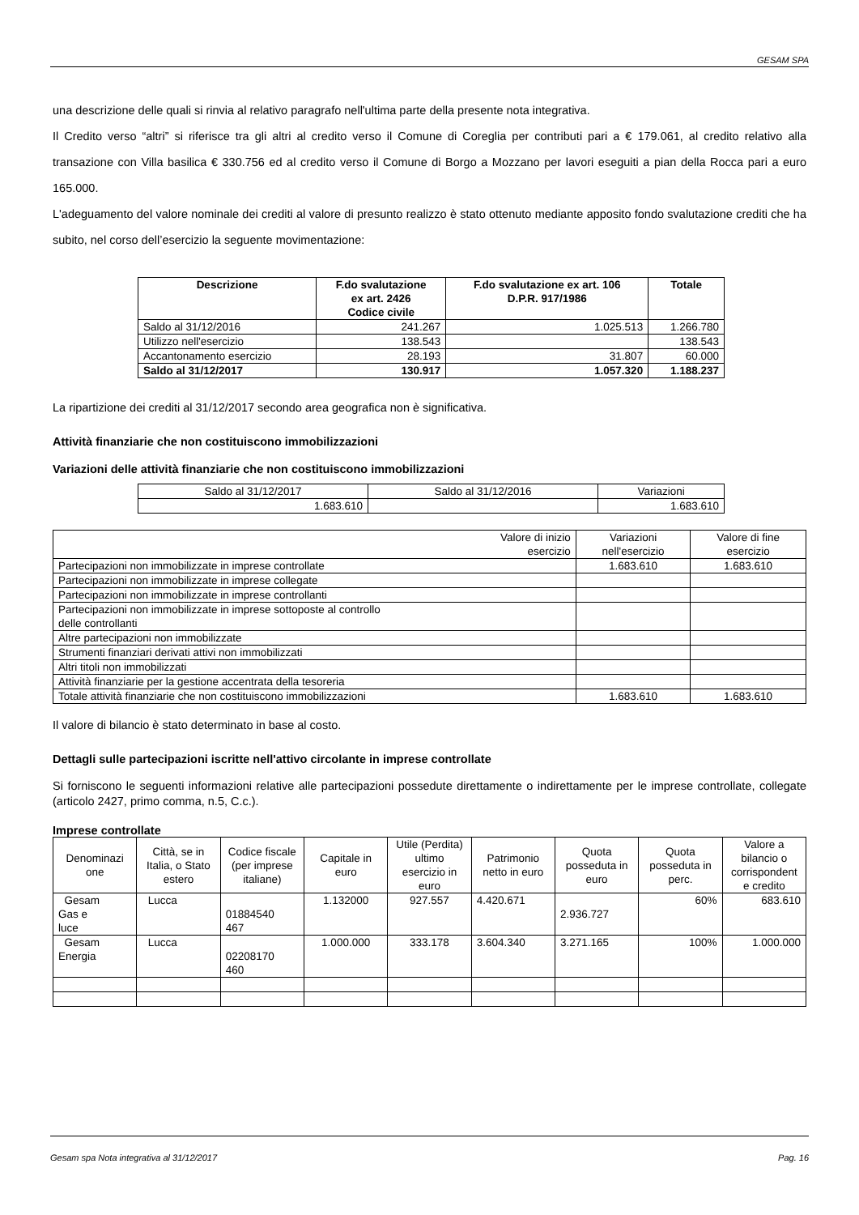GESAM SPA
una descrizione delle quali si rinvia al relativo paragrafo nell'ultima parte della presente nota integrativa.
Il Credito verso “altri” si riferisce tra gli altri al credito verso il Comune di Coreglia per contributi pari a € 179.061, al credito relativo alla transazione con Villa basilica € 330.756 ed al credito verso il Comune di Borgo a Mozzano per lavori eseguiti a pian della Rocca pari a euro 165.000.
L'adeguamento del valore nominale dei crediti al valore di presunto realizzo è stato ottenuto mediante apposito fondo svalutazione crediti che ha subito, nel corso dell’esercizio la seguente movimentazione:
| Descrizione | F.do svalutazione ex art. 2426 Codice civile | F.do svalutazione ex art. 106 D.P.R. 917/1986 | Totale |
| --- | --- | --- | --- |
| Saldo al 31/12/2016 | 241.267 | 1.025.513 | 1.266.780 |
| Utilizzo nell'esercizio | 138.543 | | 138.543 |
| Accantonamento esercizio | 28.193 | 31.807 | 60.000 |
| Saldo al 31/12/2017 | 130.917 | 1.057.320 | 1.188.237 |
La ripartizione dei crediti al 31/12/2017 secondo area geografica non è significativa.
Attività finanziarie che non costituiscono immobilizzazioni
Variazioni delle attività finanziarie che non costituiscono immobilizzazioni
| Saldo al 31/12/2017 | Saldo al 31/12/2016 | Variazioni |
| 1.683.610 | | 1.683.610 |
| Valore di inizio esercizio | Variazioni nell'esercizio | Valore di fine esercizio |
| Partecipazioni non immobilizzate in imprese controllate | 1.683.610 | 1.683.610 |
| Partecipazioni non immobilizzate in imprese collegate | | |
| Partecipazioni non immobilizzate in imprese controllanti | | |
| Partecipazioni non immobilizzate in imprese sottoposte al controllo delle controllanti | | |
| Altre partecipazioni non immobilizzate | | |
| Strumenti finanziari derivati attivi non immobilizzati | | |
| Altri titoli non immobilizzati | | |
| Attività finanziarie per la gestione accentrata della tesoreria | | |
| Totale attività finanziarie che non costituiscono immobilizzazioni | 1.683.610 | 1.683.610 |
Il valore di bilancio è stato determinato in base al costo.
Dettagli sulle partecipazioni iscritte nell'attivo circolante in imprese controllate
Si forniscono le seguenti informazioni relative alle partecipazioni possedute direttamente o indirettamente per le imprese controllate, collegate (articolo 2427, primo comma, n.5, C.c.).
Imprese controllate
| Denominazi one | Città, se in Italia, o Stato estero | Codice fiscale (per imprese italiane) | Capitale in euro | Utile (Perdita) ultimo esercizio in euro | Patrimonio netto in euro | Quota posseduta in euro | Quota posseduta in perc. | Valore a bilancio o corrispondent e credito |
| Gesam Gas e luce | Lucca | 01884540 467 | 1.132000 | 927.557 | 4.420.671 | 2.936.727 | 60% | 683.610 |
| Gesam Energia | Lucca | 02208170 460 | 1.000.000 | 333.178 | 3.604.340 | 3.271.165 | 100% | 1.000.000 |
Gesam spa Nota integrativa al 31/12/2017 Pag. 16